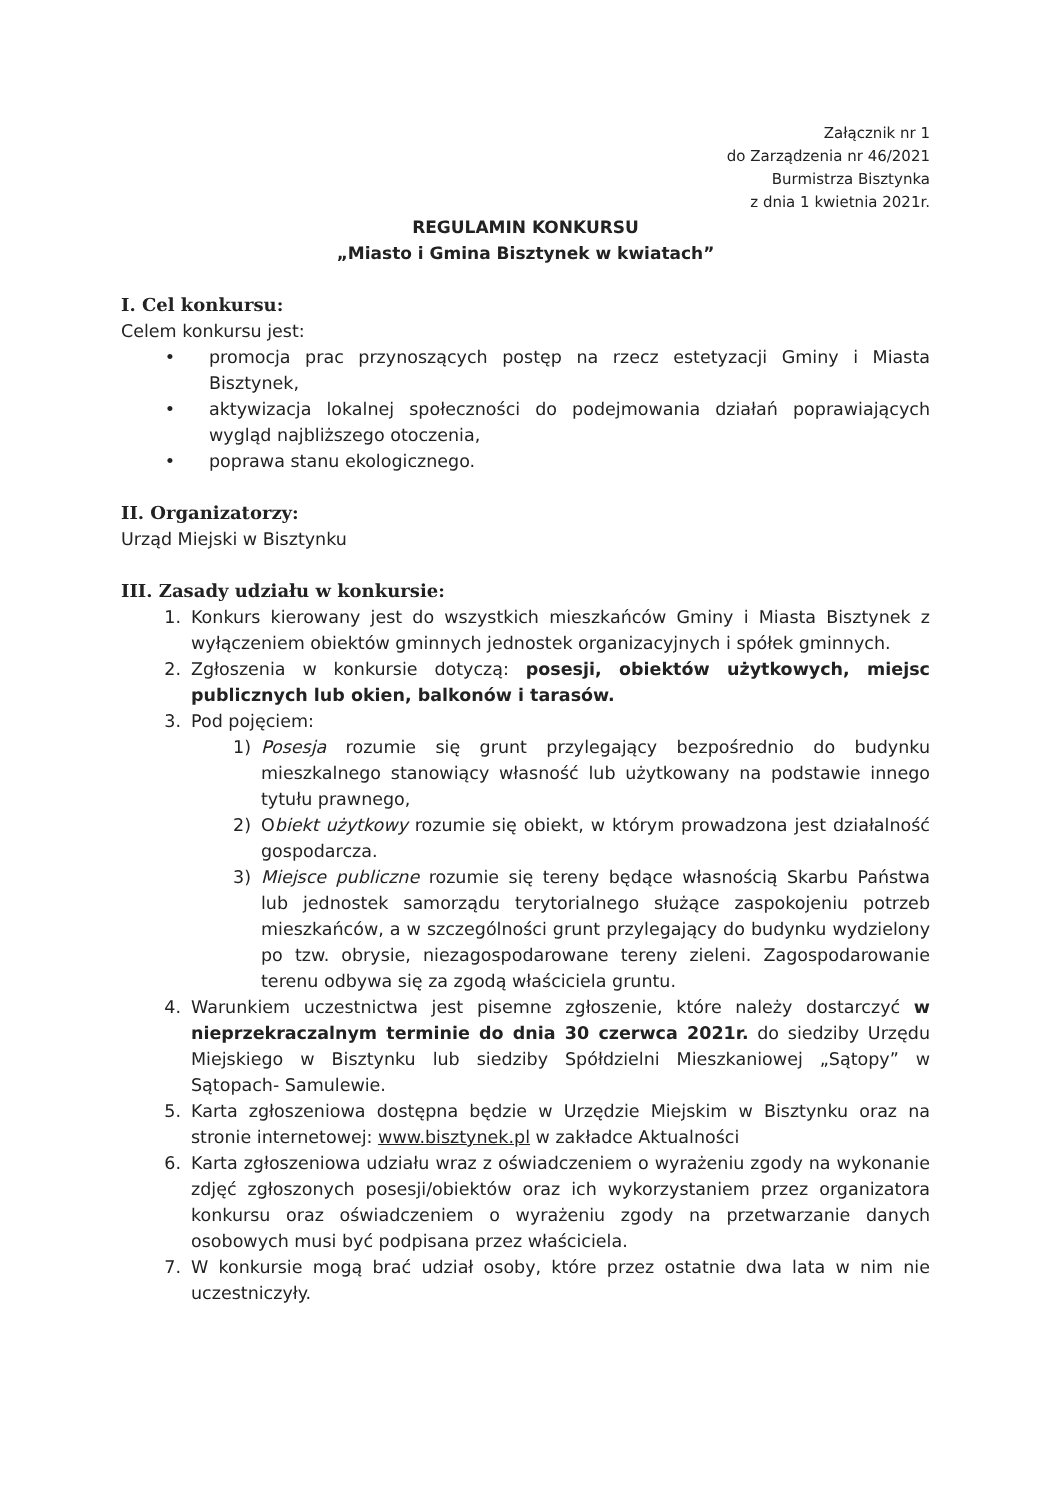Załącznik nr 1
do Zarządzenia nr 46/2021
Burmistrza Bisztynka
z dnia 1 kwietnia 2021r.
REGULAMIN KONKURSU
„Miasto i Gmina Bisztynek w kwiatach”
I. Cel konkursu:
Celem konkursu jest:
• promocja prac przynoszących postęp na rzecz estetyzacji Gminy i Miasta Bisztynek,
• aktywizacja lokalnej społeczności do podejmowania działań poprawiających wygląd najbliższego otoczenia,
• poprawa stanu ekologicznego.
II. Organizatorzy:
Urząd Miejski w Bisztynku
III. Zasady udziału w konkursie:
1. Konkurs kierowany jest do wszystkich mieszkańców Gminy i Miasta Bisztynek z wyłączeniem obiektów gminnych jednostek organizacyjnych i spółek gminnych.
2. Zgłoszenia w konkursie dotyczą: posesji, obiektów użytkowych, miejsc publicznych lub okien, balkonów i tarasów.
3. Pod pojęciem:
1) Posesja rozumie się grunt przylegający bezpośrednio do budynku mieszkalnego stanowiący własność lub użytkowany na podstawie innego tytułu prawnego,
2) Obiekt użytkowy rozumie się obiekt, w którym prowadzona jest działalność gospodarcza.
3) Miejsce publiczne rozumie się tereny będące własnością Skarbu Państwa lub jednostek samorządu terytorialnego służące zaspokojeniu potrzeb mieszkańców, a w szczególności grunt przylegający do budynku wydzielony po tzw. obrysie, niezagospodarowane tereny zieleni. Zagospodarowanie terenu odbywa się za zgodą właściciela gruntu.
4. Warunkiem uczestnictwa jest pisemne zgłoszenie, które należy dostarczyć w nieprzekraczalnym terminie do dnia 30 czerwca 2021r. do siedziby Urzędu Miejskiego w Bisztynku lub siedziby Spółdzielni Mieszkaniowej „Sątopy” w Sątopach- Samulewie.
5. Karta zgłoszeniowa dostępna będzie w Urzędzie Miejskim w Bisztynku oraz na stronie internetowej: www.bisztynek.pl w zakładce Aktualności
6. Karta zgłoszeniowa udziału wraz z oświadczeniem o wyrażeniu zgody na wykonanie zdjęć zgłoszonych posesji/obiektów oraz ich wykorzystaniem przez organizatora konkursu oraz oświadczeniem o wyrażeniu zgody na przetwarzanie danych osobowych musi być podpisana przez właściciela.
7. W konkursie mogą brać udział osoby, które przez ostatnie dwa lata w nim nie uczestniczyły.